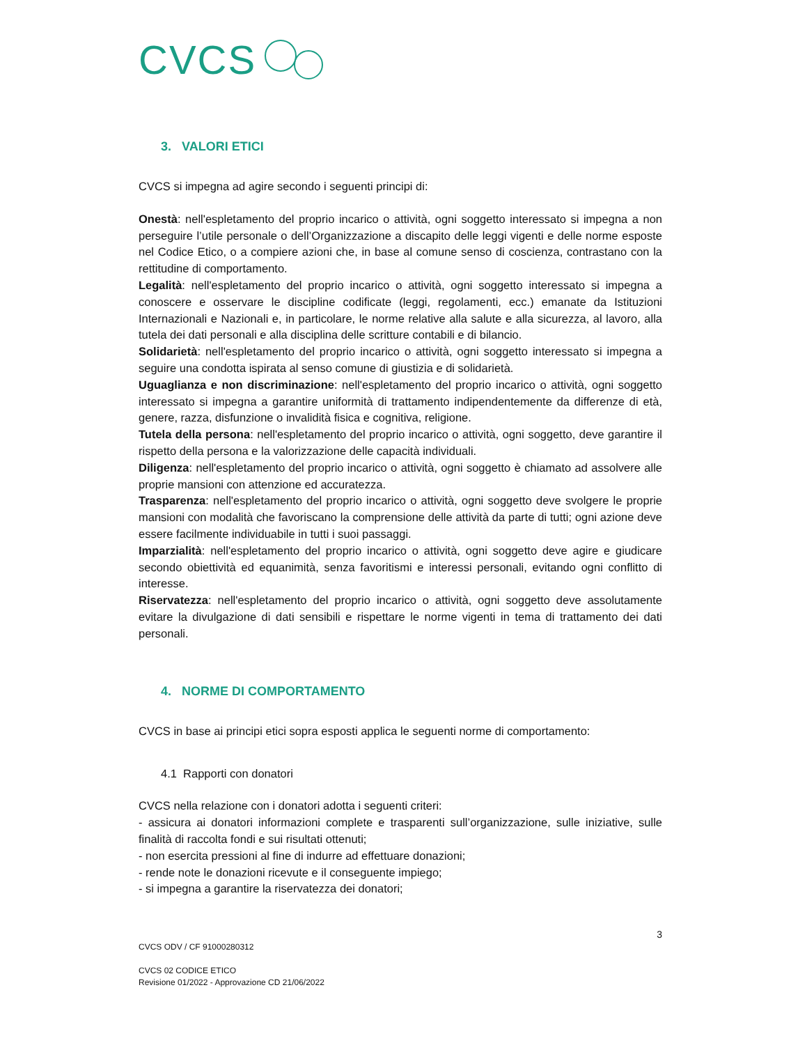CVCS
3. VALORI ETICI
CVCS si impegna ad agire secondo i seguenti principi di:
Onestà: nell'espletamento del proprio incarico o attività, ogni soggetto interessato si impegna a non perseguire l’utile personale o dell’Organizzazione a discapito delle leggi vigenti e delle norme esposte nel Codice Etico, o a compiere azioni che, in base al comune senso di coscienza, contrastano con la rettitudine di comportamento.
Legalità: nell'espletamento del proprio incarico o attività, ogni soggetto interessato si impegna a conoscere e osservare le discipline codificate (leggi, regolamenti, ecc.) emanate da Istituzioni Internazionali e Nazionali e, in particolare, le norme relative alla salute e alla sicurezza, al lavoro, alla tutela dei dati personali e alla disciplina delle scritture contabili e di bilancio.
Solidarietà: nell'espletamento del proprio incarico o attività, ogni soggetto interessato si impegna a seguire una condotta ispirata al senso comune di giustizia e di solidarietà.
Uguaglianza e non discriminazione: nell'espletamento del proprio incarico o attività, ogni soggetto interessato si impegna a garantire uniformità di trattamento indipendentemente da differenze di età, genere, razza, disfunzione o invalidità fisica e cognitiva, religione.
Tutela della persona: nell'espletamento del proprio incarico o attività, ogni soggetto, deve garantire il rispetto della persona e la valorizzazione delle capacità individuali.
Diligenza: nell'espletamento del proprio incarico o attività, ogni soggetto è chiamato ad assolvere alle proprie mansioni con attenzione ed accuratezza.
Trasparenza: nell'espletamento del proprio incarico o attività, ogni soggetto deve svolgere le proprie mansioni con modalità che favoriscano la comprensione delle attività da parte di tutti; ogni azione deve essere facilmente individuabile in tutti i suoi passaggi.
Imparzialità: nell'espletamento del proprio incarico o attività, ogni soggetto deve agire e giudicare secondo obiettività ed equanimità, senza favoritismi e interessi personali, evitando ogni conflitto di interesse.
Riservatezza: nell'espletamento del proprio incarico o attività, ogni soggetto deve assolutamente evitare la divulgazione di dati sensibili e rispettare le norme vigenti in tema di trattamento dei dati personali.
4. NORME DI COMPORTAMENTO
CVCS in base ai principi etici sopra esposti applica le seguenti norme di comportamento:
4.1 Rapporti con donatori
CVCS nella relazione con i donatori adotta i seguenti criteri:
- assicura ai donatori informazioni complete e trasparenti sull’organizzazione, sulle iniziative, sulle finalità di raccolta fondi e sui risultati ottenuti;
- non esercita pressioni al fine di indurre ad effettuare donazioni;
- rende note le donazioni ricevute e il conseguente impiego;
- si impegna a garantire la riservatezza dei donatori;
3
CVCS ODV / CF 91000280312
CVCS 02 CODICE ETICO
Revisione 01/2022 - Approvazione CD 21/06/2022